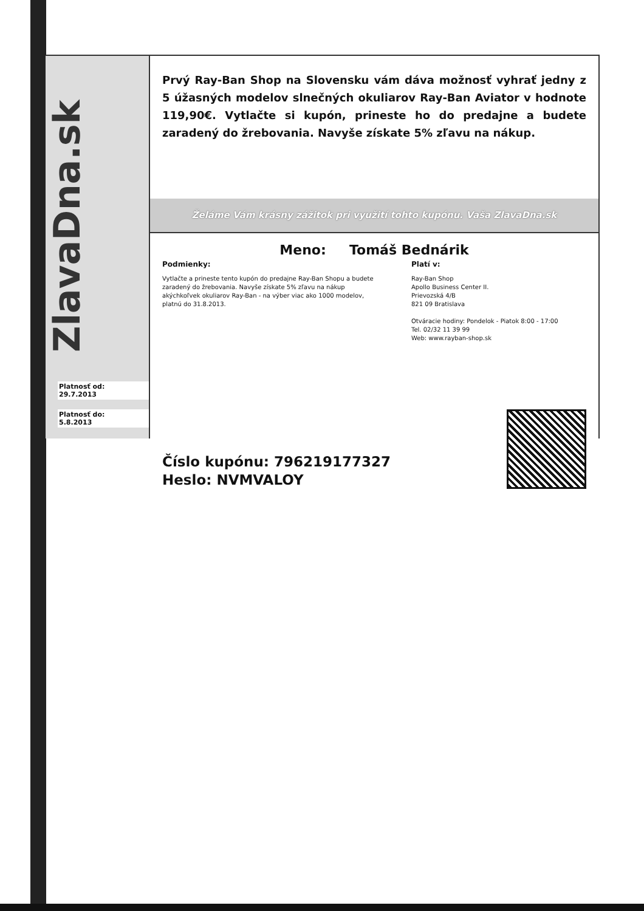ZlavaDna.sk
Platnosť od:
29.7.2013
Platnosť do:
5.8.2013
Prvý Ray-Ban Shop na Slovensku vám dáva možnosť vyhrať jedny z 5 úžasných modelov slnečných okuliarov Ray-Ban Aviator v hodnote 119,90€. Vytlačte si kupón, prineste ho do predajne a budete zaradený do žrebovania. Navyše získate 5% zľavu na nákup.
Želáme Vám krásny zážitok pri využití tohto kupónu. Vaša ZlavaDna.sk
Meno: Tomáš Bednárik
Podmienky:
Vytlačte a prineste tento kupón do predajne Ray-Ban Shopu a budete zaradený do žrebovania. Navyše získate 5% zľavu na nákup akýchkoľvek okuliarov Ray-Ban - na výber viac ako 1000 modelov, platnú do 31.8.2013.
Platí v:
Ray-Ban Shop
Apollo Business Center II.
Prievozská 4/B
821 09 Bratislava
Otváracie hodiny: Pondelok - Piatok 8:00 - 17:00
Tel. 02/32 11 39 99
Web: www.rayban-shop.sk
Číslo kupónu: 796219177327
Heslo: NVMVALOY